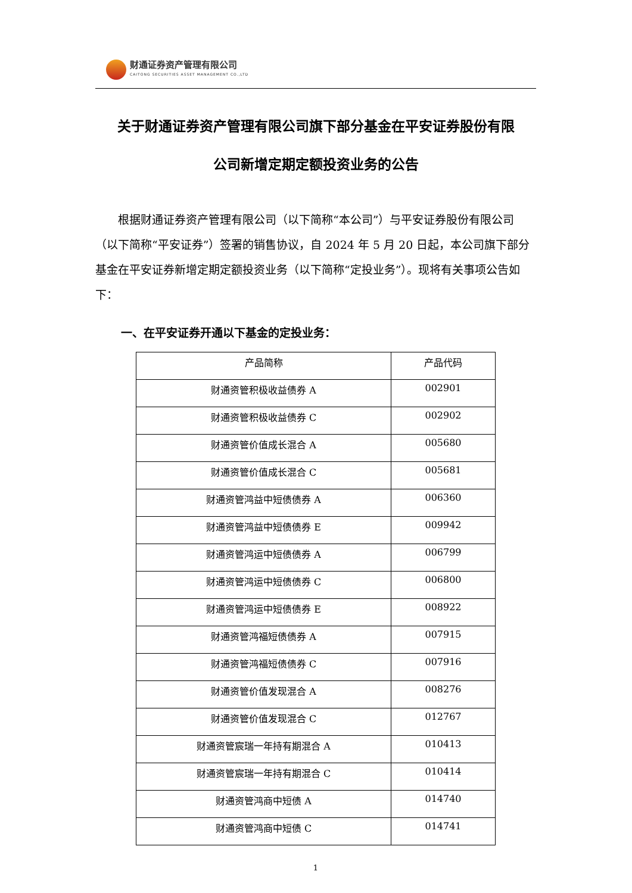财通证券资产管理有限公司
CAITONG SECURITIES ASSET MANAGEMENT CO.,LTD
关于财通证券资产管理有限公司旗下部分基金在平安证券股份有限
公司新增定期定额投资业务的公告
根据财通证券资产管理有限公司（以下简称“本公司”）与平安证券股份有限公司（以下简称“平安证券”）签署的销售协议，自 2024 年 5 月 20 日起，本公司旗下部分基金在平安证券新增定期定额投资业务（以下简称“定投业务”）。现将有关事项公告如下：
一、在平安证券开通以下基金的定投业务：
| 产品简称 | 产品代码 |
| --- | --- |
| 财通资管积极收益债券 A | 002901 |
| 财通资管积极收益债券 C | 002902 |
| 财通资管价值成长混合 A | 005680 |
| 财通资管价值成长混合 C | 005681 |
| 财通资管鸿益中短债债券 A | 006360 |
| 财通资管鸿益中短债债券 E | 009942 |
| 财通资管鸿运中短债债券 A | 006799 |
| 财通资管鸿运中短债债券 C | 006800 |
| 财通资管鸿运中短债债券 E | 008922 |
| 财通资管鸿福短债债券 A | 007915 |
| 财通资管鸿福短债债券 C | 007916 |
| 财通资管价值发现混合 A | 008276 |
| 财通资管价值发现混合 C | 012767 |
| 财通资管宸瑞一年持有期混合 A | 010413 |
| 财通资管宸瑞一年持有期混合 C | 010414 |
| 财通资管鸿商中短债 A | 014740 |
| 财通资管鸿商中短债 C | 014741 |
1